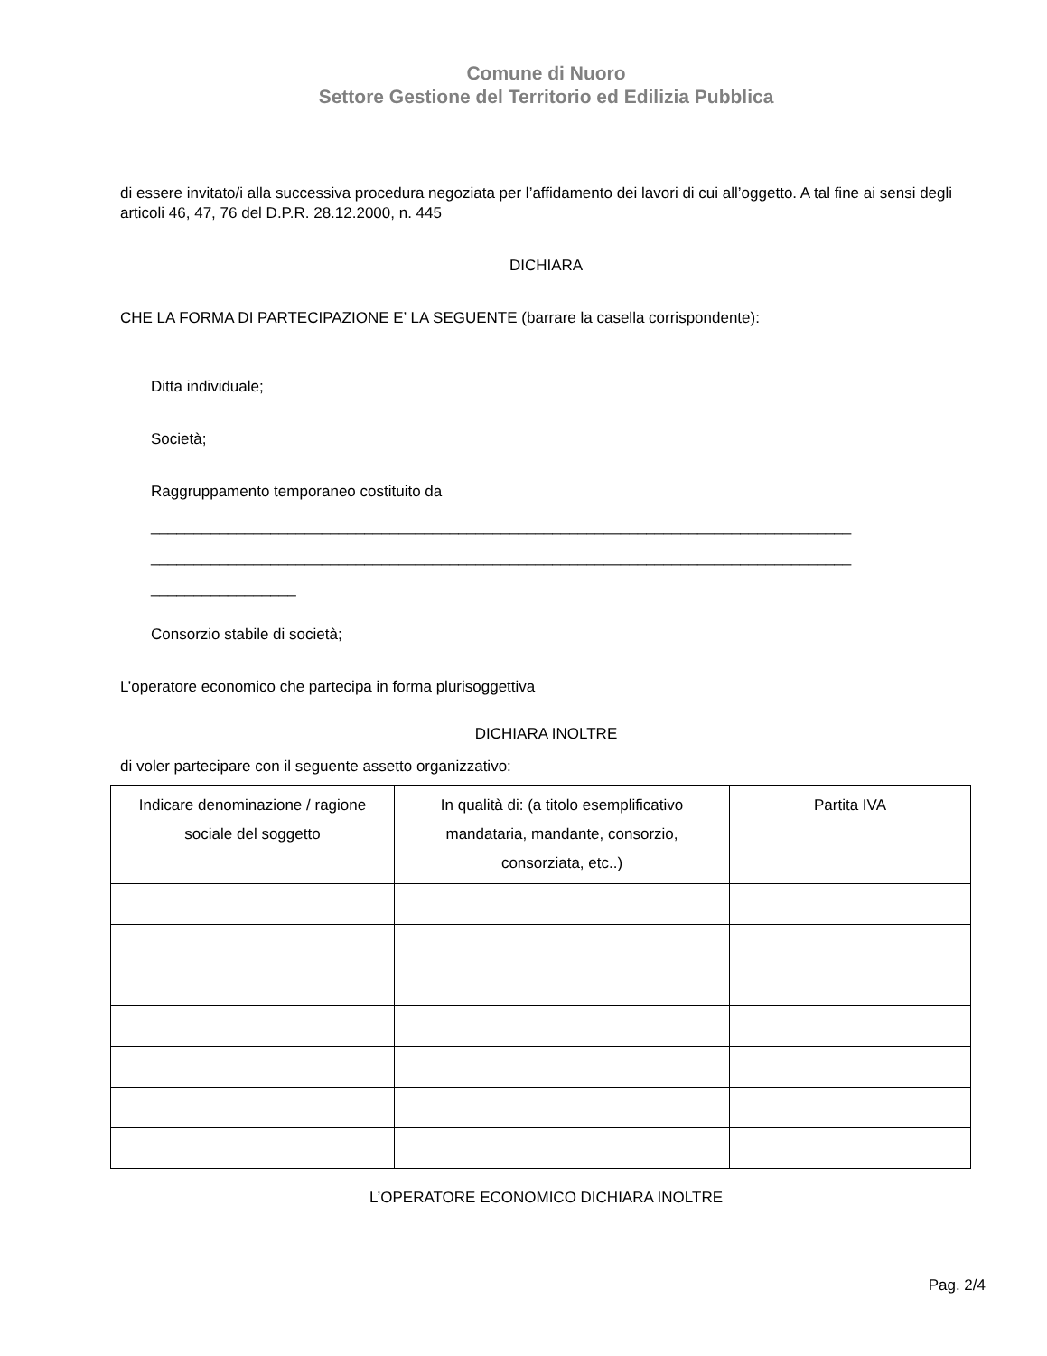Comune di Nuoro
Settore Gestione del Territorio ed Edilizia Pubblica
di essere invitato/i alla successiva procedura negoziata per l’affidamento dei lavori di cui all’oggetto. A tal fine ai sensi degli articoli 46, 47, 76 del D.P.R. 28.12.2000, n. 445
DICHIARA
CHE LA FORMA DI PARTECIPAZIONE E’ LA SEGUENTE (barrare la casella corrispondente):
Ditta individuale;
Società;
Raggruppamento temporaneo costituito da
__________________________________________________________________________________
__________________________________________________________________________________
_________________
Consorzio stabile di società;
L’operatore economico che partecipa in forma plurisoggettiva
DICHIARA INOLTRE
di voler partecipare con il seguente assetto organizzativo:
| Indicare denominazione / ragione sociale del soggetto | In qualità di: (a titolo esemplificativo mandataria, mandante, consorzio, consorziata, etc..) | Partita IVA |
| --- | --- | --- |
L’OPERATORE ECONOMICO DICHIARA INOLTRE
Pag. 2/4